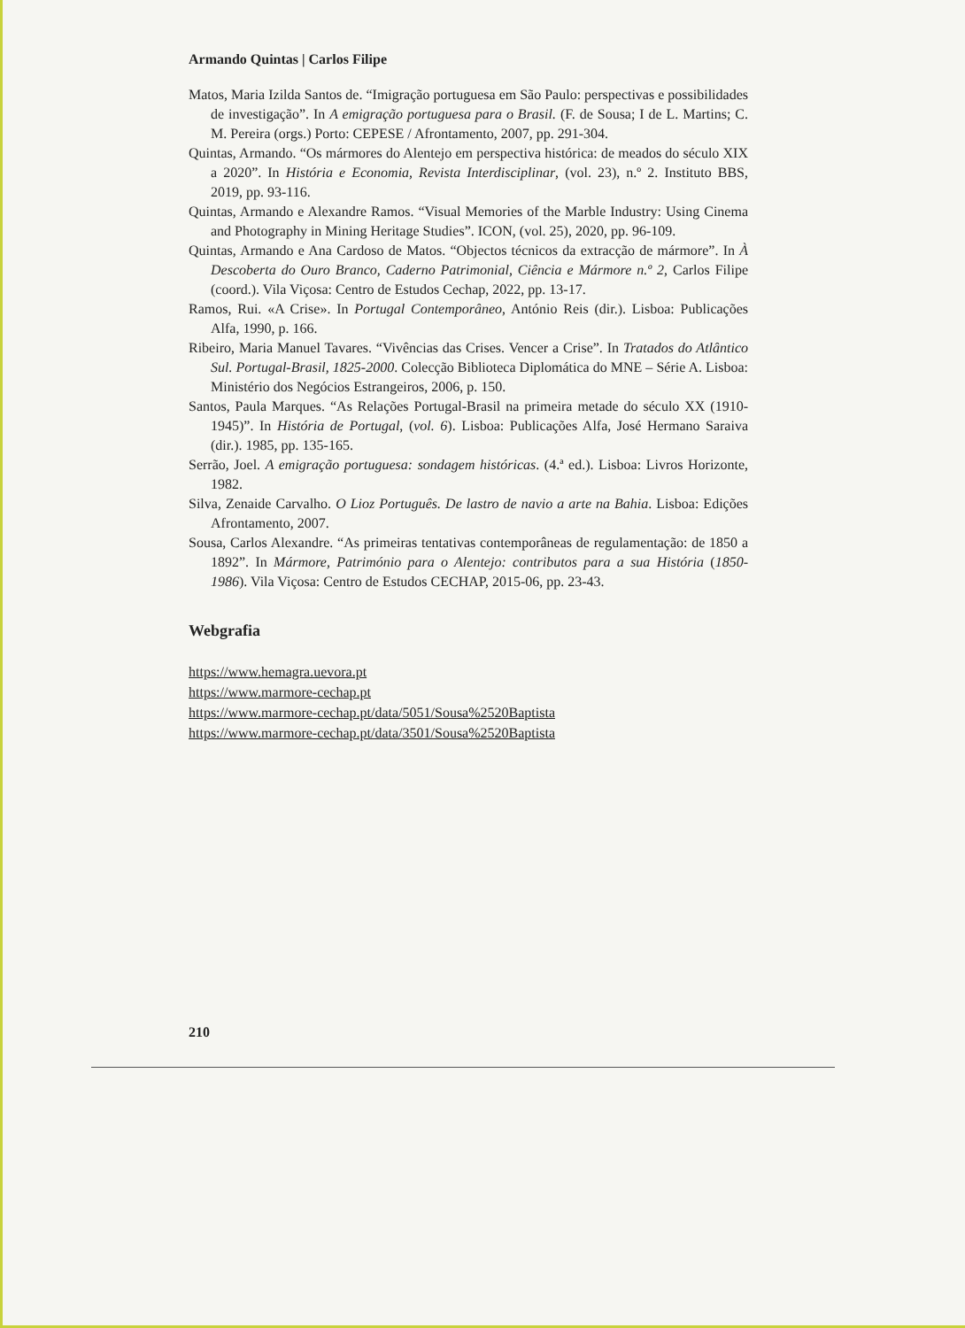Armando Quintas | Carlos Filipe
Matos, Maria Izilda Santos de. “Imigração portuguesa em São Paulo: perspectivas e possibilidades de investigação”. In A emigração portuguesa para o Brasil. (F. de Sousa; I de L. Martins; C. M. Pereira (orgs.) Porto: CEPESE / Afrontamento, 2007, pp. 291-304.
Quintas, Armando. “Os mármores do Alentejo em perspectiva histórica: de meados do século XIX a 2020”. In História e Economia, Revista Interdisciplinar, (vol. 23), n.º 2. Instituto BBS, 2019, pp. 93-116.
Quintas, Armando e Alexandre Ramos. “Visual Memories of the Marble Industry: Using Cinema and Photography in Mining Heritage Studies”. ICON, (vol. 25), 2020, pp. 96-109.
Quintas, Armando e Ana Cardoso de Matos. “Objectos técnicos da extracção de mármore”. In À Descoberta do Ouro Branco, Caderno Patrimonial, Ciência e Mármore n.º 2, Carlos Filipe (coord.). Vila Viçosa: Centro de Estudos Cechap, 2022, pp. 13-17.
Ramos, Rui. «A Crise». In Portugal Contemporâneo, António Reis (dir.). Lisboa: Publicações Alfa, 1990, p. 166.
Ribeiro, Maria Manuel Tavares. “Vivências das Crises. Vencer a Crise”. In Tratados do Atlântico Sul. Portugal-Brasil, 1825-2000. Colecção Biblioteca Diplomática do MNE – Série A. Lisboa: Ministério dos Negócios Estrangeiros, 2006, p. 150.
Santos, Paula Marques. “As Relações Portugal-Brasil na primeira metade do século XX (1910-1945)”. In História de Portugal, (vol. 6). Lisboa: Publicações Alfa, José Hermano Saraiva (dir.). 1985, pp. 135-165.
Serrão, Joel. A emigração portuguesa: sondagem históricas. (4.ª ed.). Lisboa: Livros Horizonte, 1982.
Silva, Zenaide Carvalho. O Lioz Português. De lastro de navio a arte na Bahia. Lisboa: Edições Afrontamento, 2007.
Sousa, Carlos Alexandre. “As primeiras tentativas contemporâneas de regulamentação: de 1850 a 1892”. In Mármore, Património para o Alentejo: contributos para a sua História (1850-1986). Vila Viçosa: Centro de Estudos CECHAP, 2015-06, pp. 23-43.
Webgrafia
https://www.hemagra.uevora.pt
https://www.marmore-cechap.pt
https://www.marmore-cechap.pt/data/5051/Sousa%2520Baptista
https://www.marmore-cechap.pt/data/3501/Sousa%2520Baptista
210